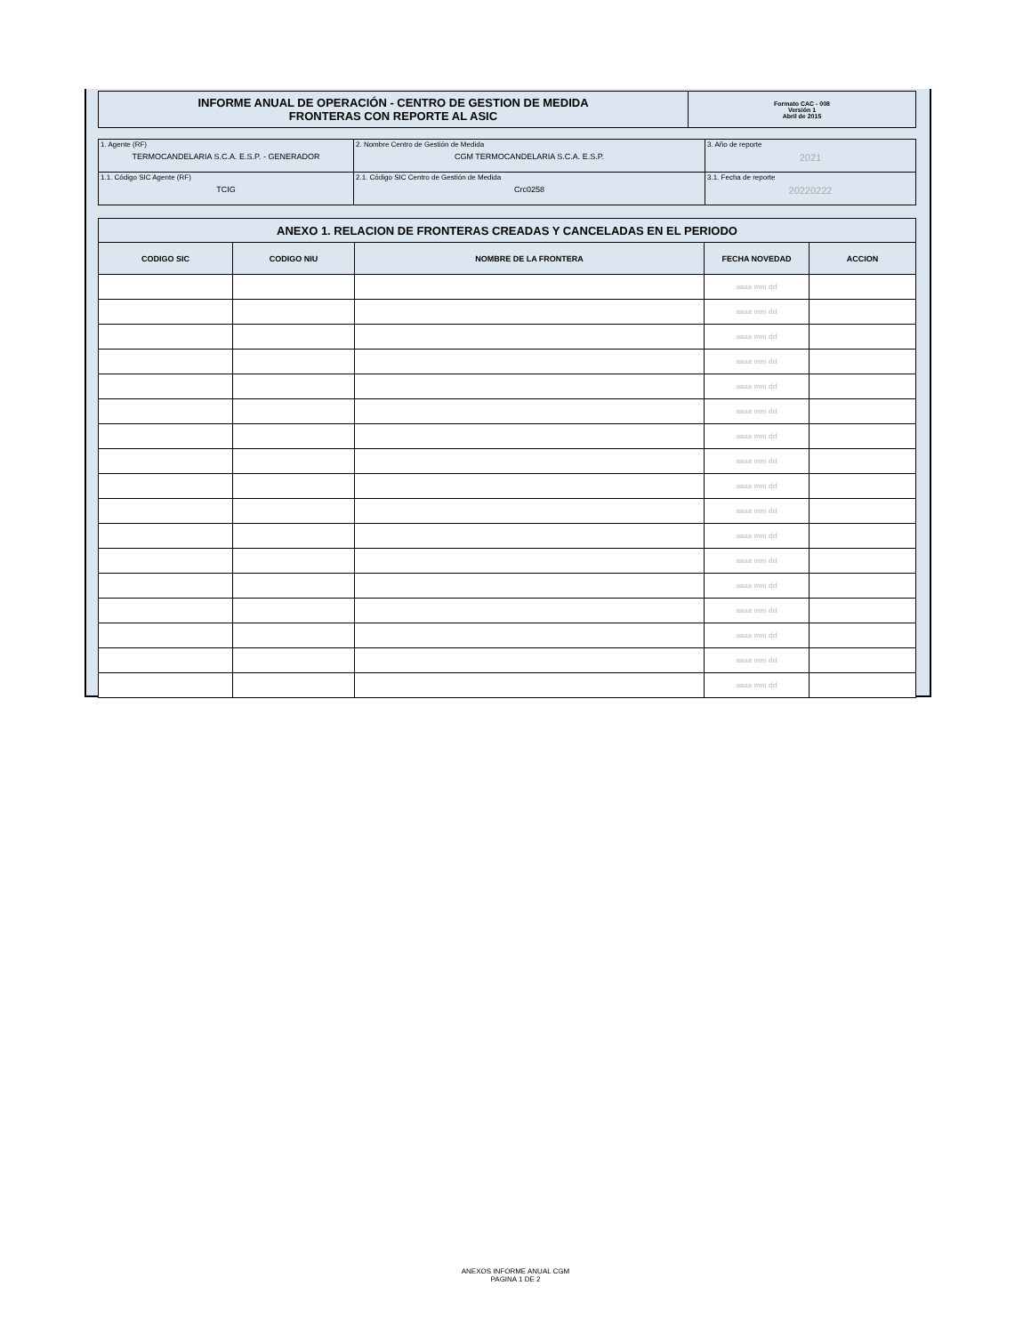| INFORME ANUAL DE OPERACIÓN - CENTRO DE GESTION DE MEDIDA FRONTERAS CON REPORTE AL ASIC | Formato CAC - 008 Versión 1 Abril de 2015 |
| 1. Agente (RF) TERMOCANDELARIA S.C.A. E.S.P. - GENERADOR | 2. Nombre Centro de Gestión de Medida CGM TERMOCANDELARIA S.C.A. E.S.P. | 3. Año de reporte 2021 |
| 1.1. Código SIC Agente (RF) TCIG | 2.1. Código SIC Centro de Gestión de Medida Crc0258 | 3.1. Fecha de reporte 20220222 |
| ANEXO 1. RELACION DE FRONTERAS CREADAS Y CANCELADAS EN EL PERIODO | | | | |
| --- | --- | --- | --- | --- |
| CODIGO SIC | CODIGO NIU | NOMBRE DE LA FRONTERA | FECHA NOVEDAD | ACCION |
| | | | aaaa mm dd | |
| | | | aaaa mm dd | |
| | | | aaaa mm dd | |
| | | | aaaa mm dd | |
| | | | aaaa mm dd | |
| | | | aaaa mm dd | |
| | | | aaaa mm dd | |
| | | | aaaa mm dd | |
| | | | aaaa mm dd | |
| | | | aaaa mm dd | |
| | | | aaaa mm dd | |
| | | | aaaa mm dd | |
| | | | aaaa mm dd | |
| | | | aaaa mm dd | |
| | | | aaaa mm dd | |
| | | | aaaa mm dd | |
| | | | aaaa mm dd | |
ANEXOS INFORME ANUAL CGM
PAGINA 1 DE 2